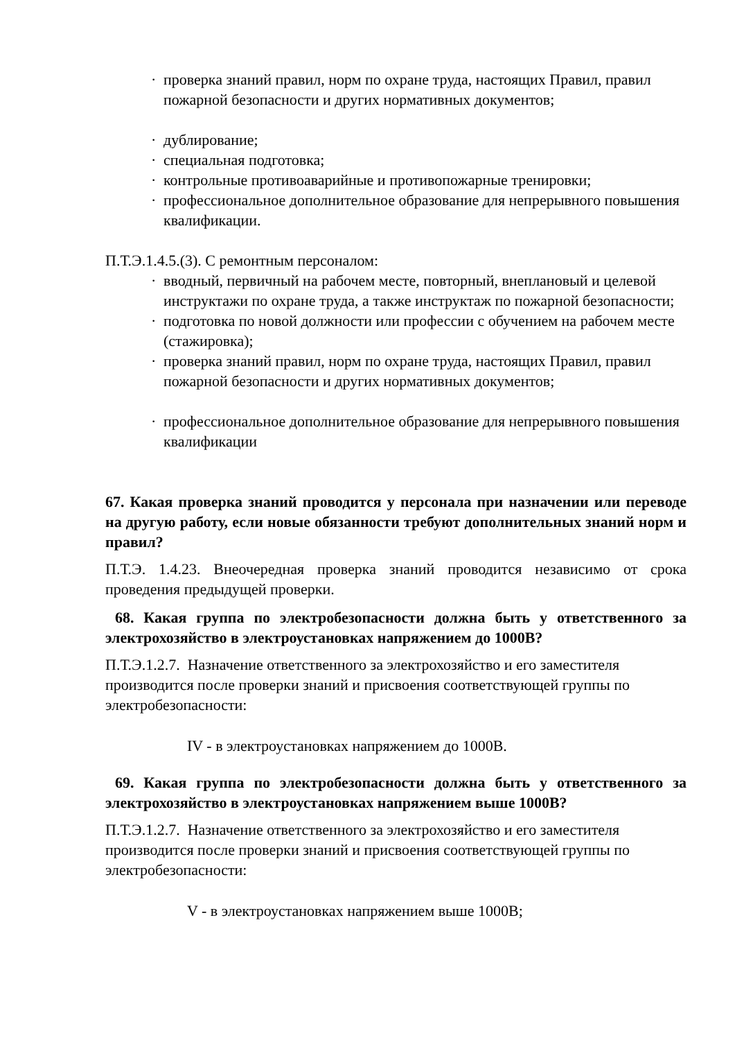· проверка знаний правил, норм по охране труда, настоящих Правил, правил пожарной безопасности и других нормативных документов;
· дублирование;
· специальная подготовка;
· контрольные противоаварийные и противопожарные тренировки;
· профессиональное дополнительное образование для непрерывного повышения квалификации.
П.Т.Э.1.4.5.(3). С ремонтным персоналом:
· вводный, первичный на рабочем месте, повторный, внеплановый и целевой инструктажи по охране труда, а также инструктаж по пожарной безопасности;
· подготовка по новой должности или профессии с обучением на рабочем месте (стажировка);
· проверка знаний правил, норм по охране труда, настоящих Правил, правил пожарной безопасности и других нормативных документов;
· профессиональное дополнительное образование для непрерывного повышения квалификации
67. Какая проверка знаний проводится у персонала при назначении или переводе на другую работу, если новые обязанности требуют дополнительных знаний норм и правил?
П.Т.Э. 1.4.23. Внеочередная проверка знаний проводится независимо от срока проведения предыдущей проверки.
68. Какая группа по электробезопасности должна быть у ответственного за электрохозяйство в электроустановках напряжением до 1000В?
П.Т.Э.1.2.7. Назначение ответственного за электрохозяйство и его заместителя производится после проверки знаний и присвоения соответствующей группы по электробезопасности:
IV - в электроустановках напряжением до 1000В.
69. Какая группа по электробезопасности должна быть у ответственного за электрохозяйство в электроустановках напряжением выше 1000В?
П.Т.Э.1.2.7. Назначение ответственного за электрохозяйство и его заместителя производится после проверки знаний и присвоения соответствующей группы по электробезопасности:
V - в электроустановках напряжением выше 1000В;